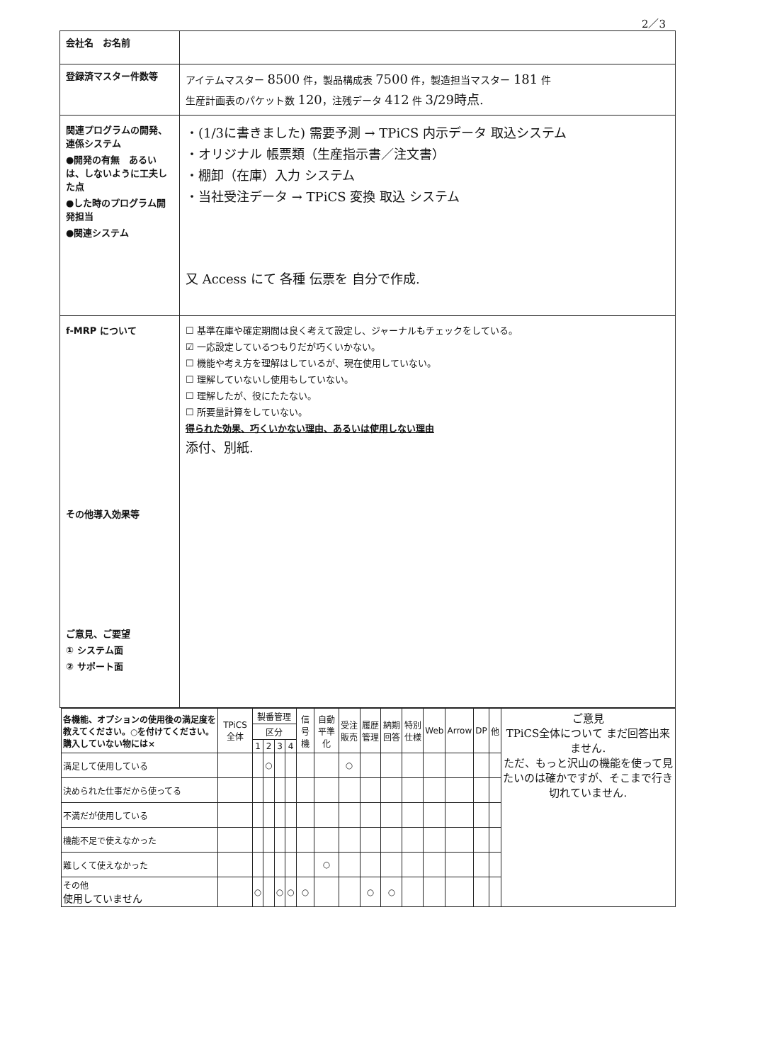2／3
| 会社名 お名前 | |
| 登録済マスター件数等 | アイテムマスター 8500 件，製品構成表 7500 件，製造担当マスター 181 件 生産計画表のパケット数 120 ，注残データ 412 件 3/29時点. |
| 関連プログラムの開発、連係システム ●開発の有無 あるいは、しないように工夫した点 ●した時のプログラム開発担当 ●関連システム | ・(1/3に書きました) 需要予測 → TPiCS 内示データ 取込システム ・オリジナル 帳票類（生産指示書／注文書） ・棚卸（在庫）入力 システム ・当社受注データ → TPiCS 変換 取込 システム 又 Access にて 各種 伝票を 自分で作成. |
| f-MRP について その他導入効果等 ご意見、ご要望 ① システム面 ② サポート面 | ☐ 基準在庫や確定期間は良く考えて設定し、ジャーナルもチェックをしている。 ☑ 一応設定しているつもりだが巧くいかない。 ☐ 機能や考え方を理解はしているが、現在使用していない。 ☐ 理解していないし使用もしていない。 ☐ 理解したが、役にたたない。 ☐ 所要量計算をしていない。 得られた効果、巧くいかない理由、あるいは使用しない理由 添付、別紙. |
| 各機能、オプションの使用後の満足度を教えてください。○を付けてください。購入していない物には× | TPiCS 全体 | 製番管理 | | | | 信号機 | 自動平準化 | 受注販売 | 履歴管理 | 納期回答 | 特別仕様 | Web | Arrow | DP | 他 | ご意見 TPiCS全体について まだ回答出来ません. ただ、もっと沢山の機能を使って見たいのは確かですが、そこまで行き切れていません. |
| --- | --- | --- | --- | --- | --- | --- | --- | --- | --- | --- | --- | --- | --- | --- | --- | --- |
| | | 区分 | | | | | | | | | | | | | | |
| | | 1 | 2 | 3 | 4 | | | | | | | | | | | |
| 満足して使用している | | | ○ | | | | | ○ | | | | | | | | |
| 決められた仕事だから使ってる | | | | | | | | | | | | | | | | |
| 不満だが使用している | | | | | | | | | | | | | | | | |
| 機能不足で使えなかった | | | | | | | | | | | | | | | | |
| 難しくて使えなかった | | | | | | | ○ | | | | | | | | | |
| その他 使用していません | | ○ | | ○ | ○ | ○ | | | ○ | ○ | | | | | | |